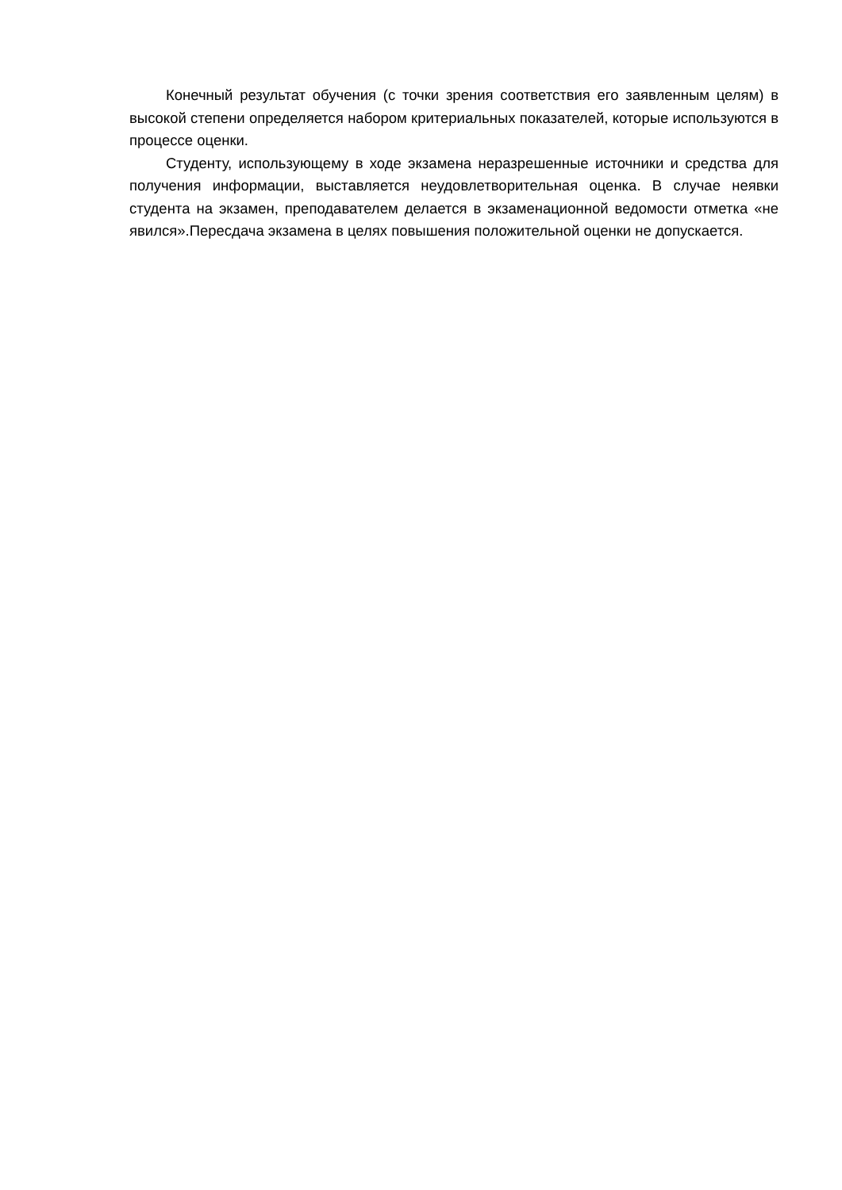Конечный результат обучения (с точки зрения соответствия его заявленным целям) в высокой степени определяется набором критериальных показателей, которые используются в процессе оценки.
Студенту, использующему в ходе экзамена неразрешенные источники и средства для получения информации, выставляется неудовлетворительная оценка. В случае неявки студента на экзамен, преподавателем делается в экзаменационной ведомости отметка «не явился».Пересдача экзамена в целях повышения положительной оценки не допускается.